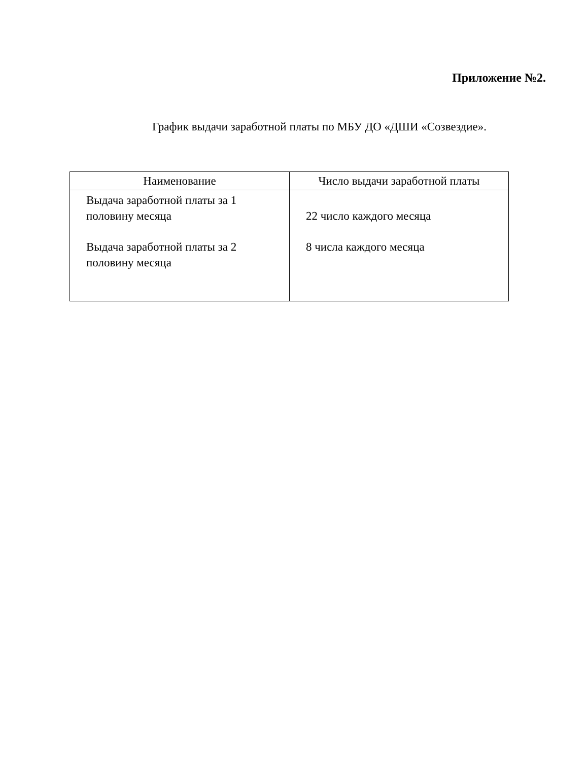Приложение №2.
График выдачи заработной платы по МБУ ДО «ДШИ «Созвездие».
| Наименование | Число выдачи заработной платы |
| --- | --- |
| Выдача заработной платы за 1 половину месяца Выдача заработной платы за 2 половину месяца | 22 число каждого месяца 8 числа каждого месяца |